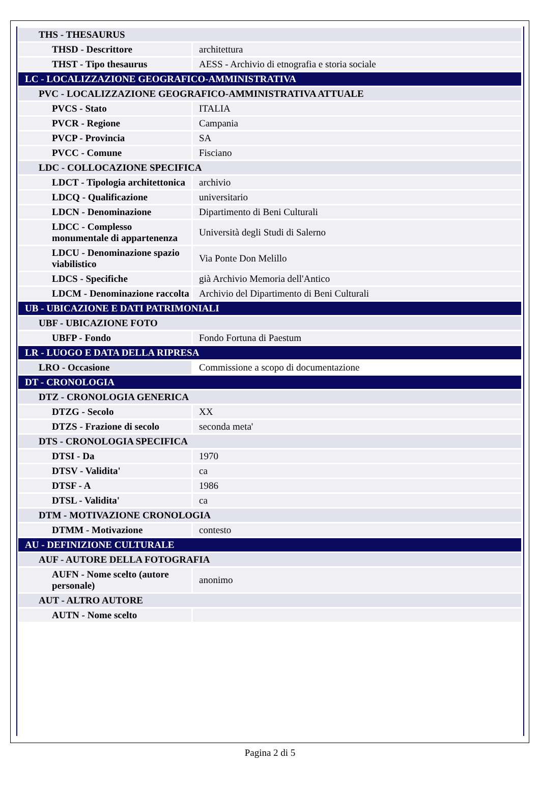| THS - THESAURUS | |
| THSD - Descrittore | architettura |
| THST - Tipo thesaurus | AESS - Archivio di etnografia e storia sociale |
| LC - LOCALIZZAZIONE GEOGRAFICO-AMMINISTRATIVA | |
| PVC - LOCALIZZAZIONE GEOGRAFICO-AMMINISTRATIVA ATTUALE | |
| PVCS - Stato | ITALIA |
| PVCR - Regione | Campania |
| PVCP - Provincia | SA |
| PVCC - Comune | Fisciano |
| LDC - COLLOCAZIONE SPECIFICA | |
| LDCT - Tipologia architettonica | archivio |
| LDCQ - Qualificazione | universitario |
| LDCN - Denominazione | Dipartimento di Beni Culturali |
| LDCC - Complesso monumentale di appartenenza | Università degli Studi di Salerno |
| LDCU - Denominazione spazio viabilistico | Via Ponte Don Melillo |
| LDCS - Specifiche | già Archivio Memoria dell'Antico |
| LDCM - Denominazione raccolta | Archivio del Dipartimento di Beni Culturali |
| UB - UBICAZIONE E DATI PATRIMONIALI | |
| UBF - UBICAZIONE FOTO | |
| UBFP - Fondo | Fondo Fortuna di Paestum |
| LR - LUOGO E DATA DELLA RIPRESA | |
| LRO - Occasione | Commissione a scopo di documentazione |
| DT - CRONOLOGIA | |
| DTZ - CRONOLOGIA GENERICA | |
| DTZG - Secolo | XX |
| DTZS - Frazione di secolo | seconda meta' |
| DTS - CRONOLOGIA SPECIFICA | |
| DTSI - Da | 1970 |
| DTSV - Validita' | ca |
| DTSF - A | 1986 |
| DTSL - Validita' | ca |
| DTM - MOTIVAZIONE CRONOLOGIA | |
| DTMM - Motivazione | contesto |
| AU - DEFINIZIONE CULTURALE | |
| AUF - AUTORE DELLA FOTOGRAFIA | |
| AUFN - Nome scelto (autore personale) | anonimo |
| AUT - ALTRO AUTORE | |
| AUTN - Nome scelto | |
Pagina 2 di 5